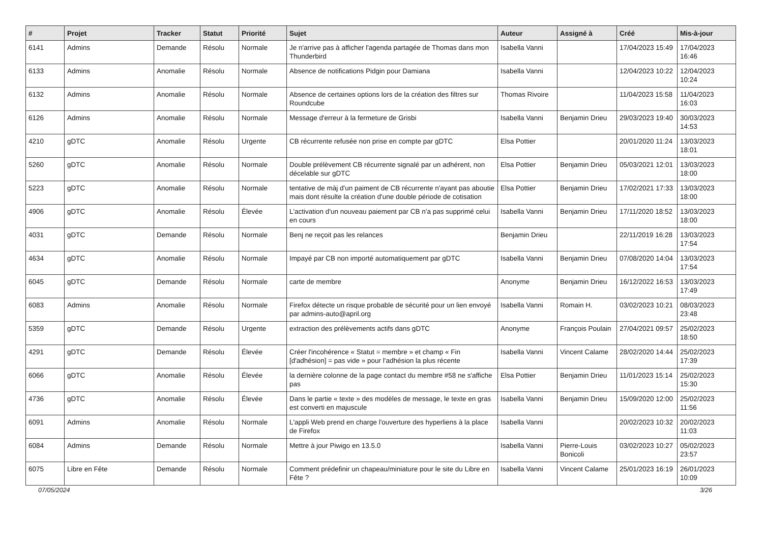| # | Projet | Tracker | Statut | Priorité | Sujet | Auteur | Assigné à | Créé | Mis-à-jour |
| --- | --- | --- | --- | --- | --- | --- | --- | --- | --- |
| 6141 | Admins | Demande | Résolu | Normale | Je n'arrive pas à afficher l'agenda partagée de Thomas dans mon Thunderbird | Isabella Vanni | | 17/04/2023 15:49 | 17/04/2023 16:46 |
| 6133 | Admins | Anomalie | Résolu | Normale | Absence de notifications Pidgin pour Damiana | Isabella Vanni | | 12/04/2023 10:22 | 12/04/2023 10:24 |
| 6132 | Admins | Anomalie | Résolu | Normale | Absence de certaines options lors de la création des filtres sur Roundcube | Thomas Rivoire | | 11/04/2023 15:58 | 11/04/2023 16:03 |
| 6126 | Admins | Anomalie | Résolu | Normale | Message d'erreur à la fermeture de Grisbi | Isabella Vanni | Benjamin Drieu | 29/03/2023 19:40 | 30/03/2023 14:53 |
| 4210 | gDTC | Anomalie | Résolu | Urgente | CB récurrente refusée non prise en compte par gDTC | Elsa Pottier | | 20/01/2020 11:24 | 13/03/2023 18:01 |
| 5260 | gDTC | Anomalie | Résolu | Normale | Double prélèvement CB récurrente signalé par un adhérent, non décelable sur gDTC | Elsa Pottier | Benjamin Drieu | 05/03/2021 12:01 | 13/03/2023 18:00 |
| 5223 | gDTC | Anomalie | Résolu | Normale | tentative de màj d'un paiment de CB récurrente n'ayant pas aboutie mais dont résulte la création d'une double période de cotisation | Elsa Pottier | Benjamin Drieu | 17/02/2021 17:33 | 13/03/2023 18:00 |
| 4906 | gDTC | Anomalie | Résolu | Élevée | L'activation d'un nouveau paiement par CB n'a pas supprimé celui en cours | Isabella Vanni | Benjamin Drieu | 17/11/2020 18:52 | 13/03/2023 18:00 |
| 4031 | gDTC | Demande | Résolu | Normale | Benj ne reçoit pas les relances | Benjamin Drieu | | 22/11/2019 16:28 | 13/03/2023 17:54 |
| 4634 | gDTC | Anomalie | Résolu | Normale | Impayé par CB non importé automatiquement par gDTC | Isabella Vanni | Benjamin Drieu | 07/08/2020 14:04 | 13/03/2023 17:54 |
| 6045 | gDTC | Demande | Résolu | Normale | carte de membre | Anonyme | Benjamin Drieu | 16/12/2022 16:53 | 13/03/2023 17:49 |
| 6083 | Admins | Anomalie | Résolu | Normale | Firefox détecte un risque probable de sécurité pour un lien envoyé par admins-auto@april.org | Isabella Vanni | Romain H. | 03/02/2023 10:21 | 08/03/2023 23:48 |
| 5359 | gDTC | Demande | Résolu | Urgente | extraction des prélèvements actifs dans gDTC | Anonyme | François Poulain | 27/04/2021 09:57 | 25/02/2023 18:50 |
| 4291 | gDTC | Demande | Résolu | Élevée | Créer l'incohérence « Statut = membre » et champ « Fin [d'adhésion] = pas vide » pour l'adhésion la plus récente | Isabella Vanni | Vincent Calame | 28/02/2020 14:44 | 25/02/2023 17:39 |
| 6066 | gDTC | Anomalie | Résolu | Élevée | la dernière colonne de la page contact du membre #58 ne s'affiche pas | Elsa Pottier | Benjamin Drieu | 11/01/2023 15:14 | 25/02/2023 15:30 |
| 4736 | gDTC | Anomalie | Résolu | Élevée | Dans le partie « texte » des modèles de message, le texte en gras est converti en majuscule | Isabella Vanni | Benjamin Drieu | 15/09/2020 12:00 | 25/02/2023 11:56 |
| 6091 | Admins | Anomalie | Résolu | Normale | L'appli Web prend en charge l'ouverture des hyperliens à la place de Firefox | Isabella Vanni | | 20/02/2023 10:32 | 20/02/2023 11:03 |
| 6084 | Admins | Demande | Résolu | Normale | Mettre à jour Piwigo en 13.5.0 | Isabella Vanni | Pierre-Louis Bonicoli | 03/02/2023 10:27 | 05/02/2023 23:57 |
| 6075 | Libre en Fête | Demande | Résolu | Normale | Comment prédefinir un chapeau/miniature pour le site du Libre en Fête ? | Isabella Vanni | Vincent Calame | 25/01/2023 16:19 | 26/01/2023 10:09 |
07/05/2024 3/26